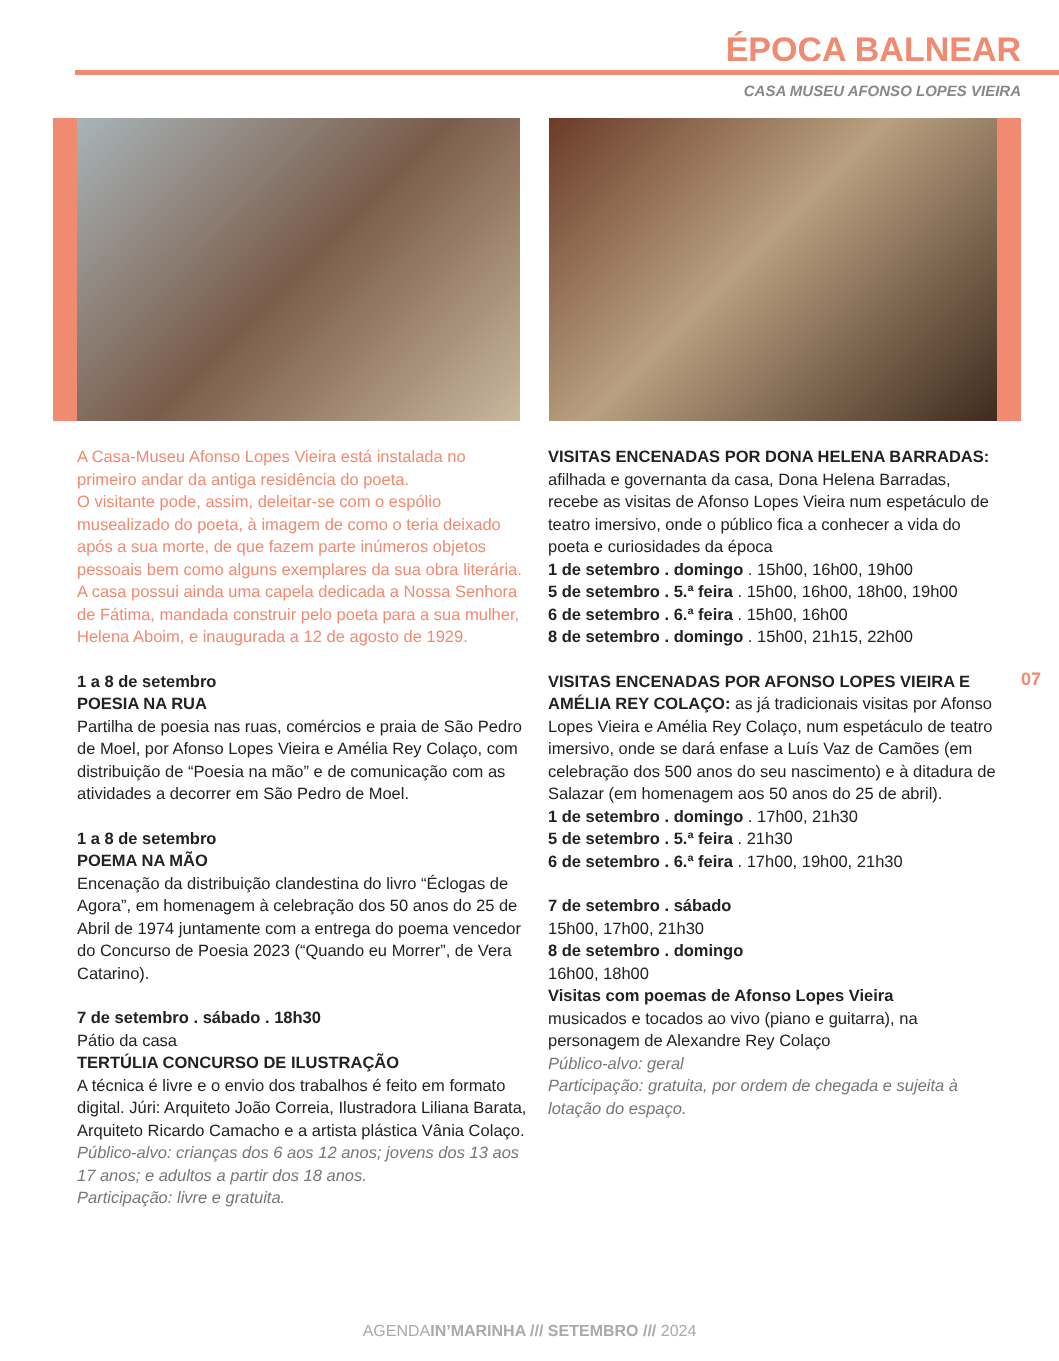ÉPOCA BALNEAR
CASA MUSEU AFONSO LOPES VIEIRA
A Casa-Museu Afonso Lopes Vieira está instalada no primeiro andar da antiga residência do poeta.
O visitante pode, assim, deleitar-se com o espólio musealizado do poeta, à imagem de como o teria deixado após a sua morte, de que fazem parte inúmeros objetos pessoais bem como alguns exemplares da sua obra literária.
A casa possui ainda uma capela dedicada a Nossa Senhora de Fátima, mandada construir pelo poeta para a sua mulher, Helena Aboim, e inaugurada a 12 de agosto de 1929.
1 a 8 de setembro
POESIA NA RUA
Partilha de poesia nas ruas, comércios e praia de São Pedro de Moel, por Afonso Lopes Vieira e Amélia Rey Colaço, com distribuição de “Poesia na mão” e de comunicação com as atividades a decorrer em São Pedro de Moel.
1 a 8 de setembro
POEMA NA MÃO
Encenação da distribuição clandestina do livro “Éclogas de Agora”, em homenagem à celebração dos 50 anos do 25 de Abril de 1974 juntamente com a entrega do poema vencedor do Concurso de Poesia 2023 (“Quando eu Morrer”, de Vera Catarino).
7 de setembro . sábado . 18h30
Pátio da casa
TERTÚLIA CONCURSO DE ILUSTRAÇÃO
A técnica é livre e o envio dos trabalhos é feito em formato digital. Júri: Arquiteto João Correia, Ilustradora Liliana Barata, Arquiteto Ricardo Camacho e a artista plástica Vânia Colaço.
Público-alvo: crianças dos 6 aos 12 anos; jovens dos 13 aos 17 anos; e adultos a partir dos 18 anos.
Participação: livre e gratuita.
VISITAS ENCENADAS POR DONA HELENA BARRADAS: afilhada e governanta da casa, Dona Helena Barradas, recebe as visitas de Afonso Lopes Vieira num espetáculo de teatro imersivo, onde o público fica a conhecer a vida do poeta e curiosidades da época
1 de setembro . domingo . 15h00, 16h00, 19h00
5 de setembro . 5.ª feira . 15h00, 16h00, 18h00, 19h00
6 de setembro . 6.ª feira . 15h00, 16h00
8 de setembro . domingo . 15h00, 21h15, 22h00
VISITAS ENCENADAS POR AFONSO LOPES VIEIRA E AMÉLIA REY COLAÇO: as já tradicionais visitas por Afonso Lopes Vieira e Amélia Rey Colaço, num espetáculo de teatro imersivo, onde se dará enfase a Luís Vaz de Camões (em celebração dos 500 anos do seu nascimento) e à ditadura de Salazar (em homenagem aos 50 anos do 25 de abril).
1 de setembro . domingo . 17h00, 21h30
5 de setembro . 5.ª feira . 21h30
6 de setembro . 6.ª feira . 17h00, 19h00, 21h30
7 de setembro . sábado
15h00, 17h00, 21h30
8 de setembro . domingo
16h00, 18h00
Visitas com poemas de Afonso Lopes Vieira
musicados e tocados ao vivo (piano e guitarra), na personagem de Alexandre Rey Colaço
Público-alvo: geral
Participação: gratuita, por ordem de chegada e sujeita à lotação do espaço.
07
AGENDAIN’MARINHA /// SETEMBRO /// 2024